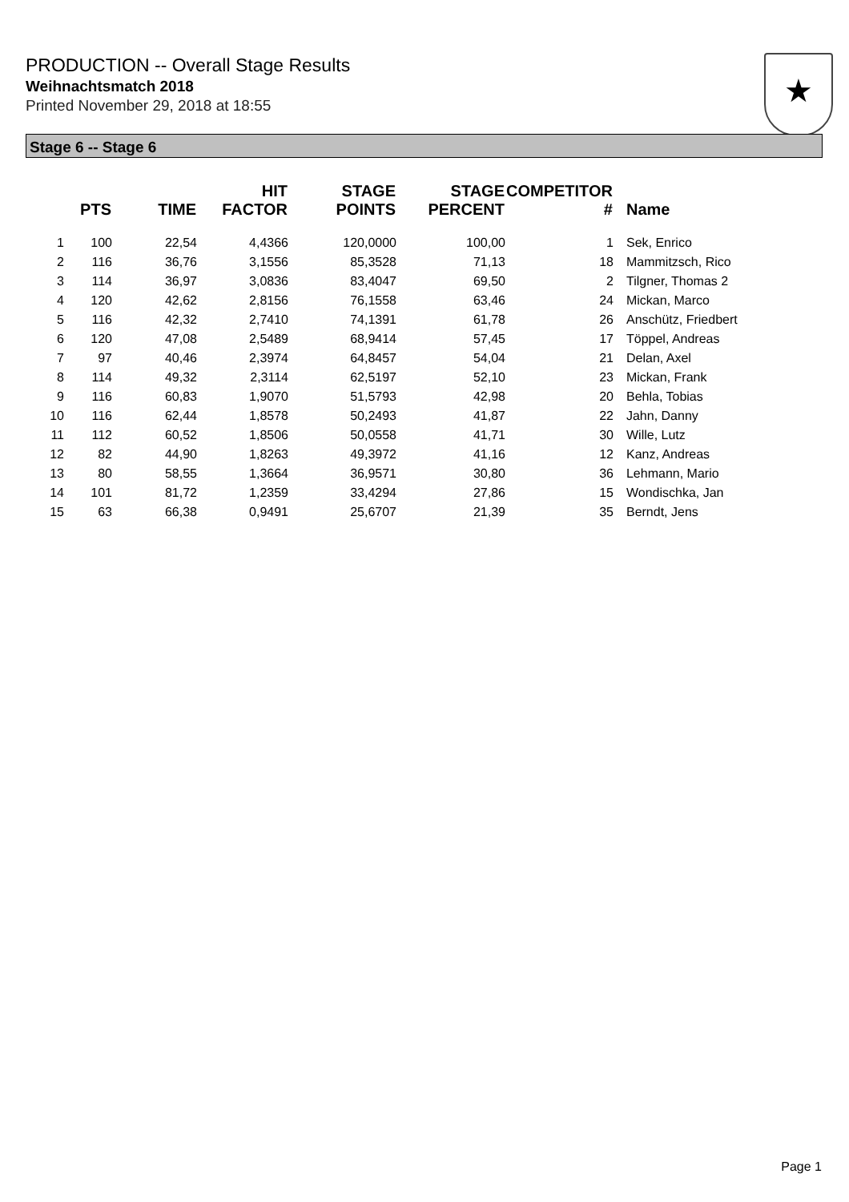PRODUCTION -- Overall Stage Results
Weihnachtsmatch 2018
Printed November 29, 2018 at 18:55
★
Stage 6 -- Stage 6
| | PTS | TIME | HIT FACTOR | STAGE POINTS | STAGE PERCENT | COMPETITOR # | Name |
| --- | --- | --- | --- | --- | --- | --- | --- |
| 1 | 100 | 22,54 | 4,4366 | 120,0000 | 100,00 | 1 | Sek, Enrico |
| 2 | 116 | 36,76 | 3,1556 | 85,3528 | 71,13 | 18 | Mammitzsch, Rico |
| 3 | 114 | 36,97 | 3,0836 | 83,4047 | 69,50 | 2 | Tilgner, Thomas 2 |
| 4 | 120 | 42,62 | 2,8156 | 76,1558 | 63,46 | 24 | Mickan, Marco |
| 5 | 116 | 42,32 | 2,7410 | 74,1391 | 61,78 | 26 | Anschütz, Friedbert |
| 6 | 120 | 47,08 | 2,5489 | 68,9414 | 57,45 | 17 | Töppel, Andreas |
| 7 | 97 | 40,46 | 2,3974 | 64,8457 | 54,04 | 21 | Delan, Axel |
| 8 | 114 | 49,32 | 2,3114 | 62,5197 | 52,10 | 23 | Mickan, Frank |
| 9 | 116 | 60,83 | 1,9070 | 51,5793 | 42,98 | 20 | Behla, Tobias |
| 10 | 116 | 62,44 | 1,8578 | 50,2493 | 41,87 | 22 | Jahn, Danny |
| 11 | 112 | 60,52 | 1,8506 | 50,0558 | 41,71 | 30 | Wille, Lutz |
| 12 | 82 | 44,90 | 1,8263 | 49,3972 | 41,16 | 12 | Kanz, Andreas |
| 13 | 80 | 58,55 | 1,3664 | 36,9571 | 30,80 | 36 | Lehmann, Mario |
| 14 | 101 | 81,72 | 1,2359 | 33,4294 | 27,86 | 15 | Wondischka, Jan |
| 15 | 63 | 66,38 | 0,9491 | 25,6707 | 21,39 | 35 | Berndt, Jens |
Page 1